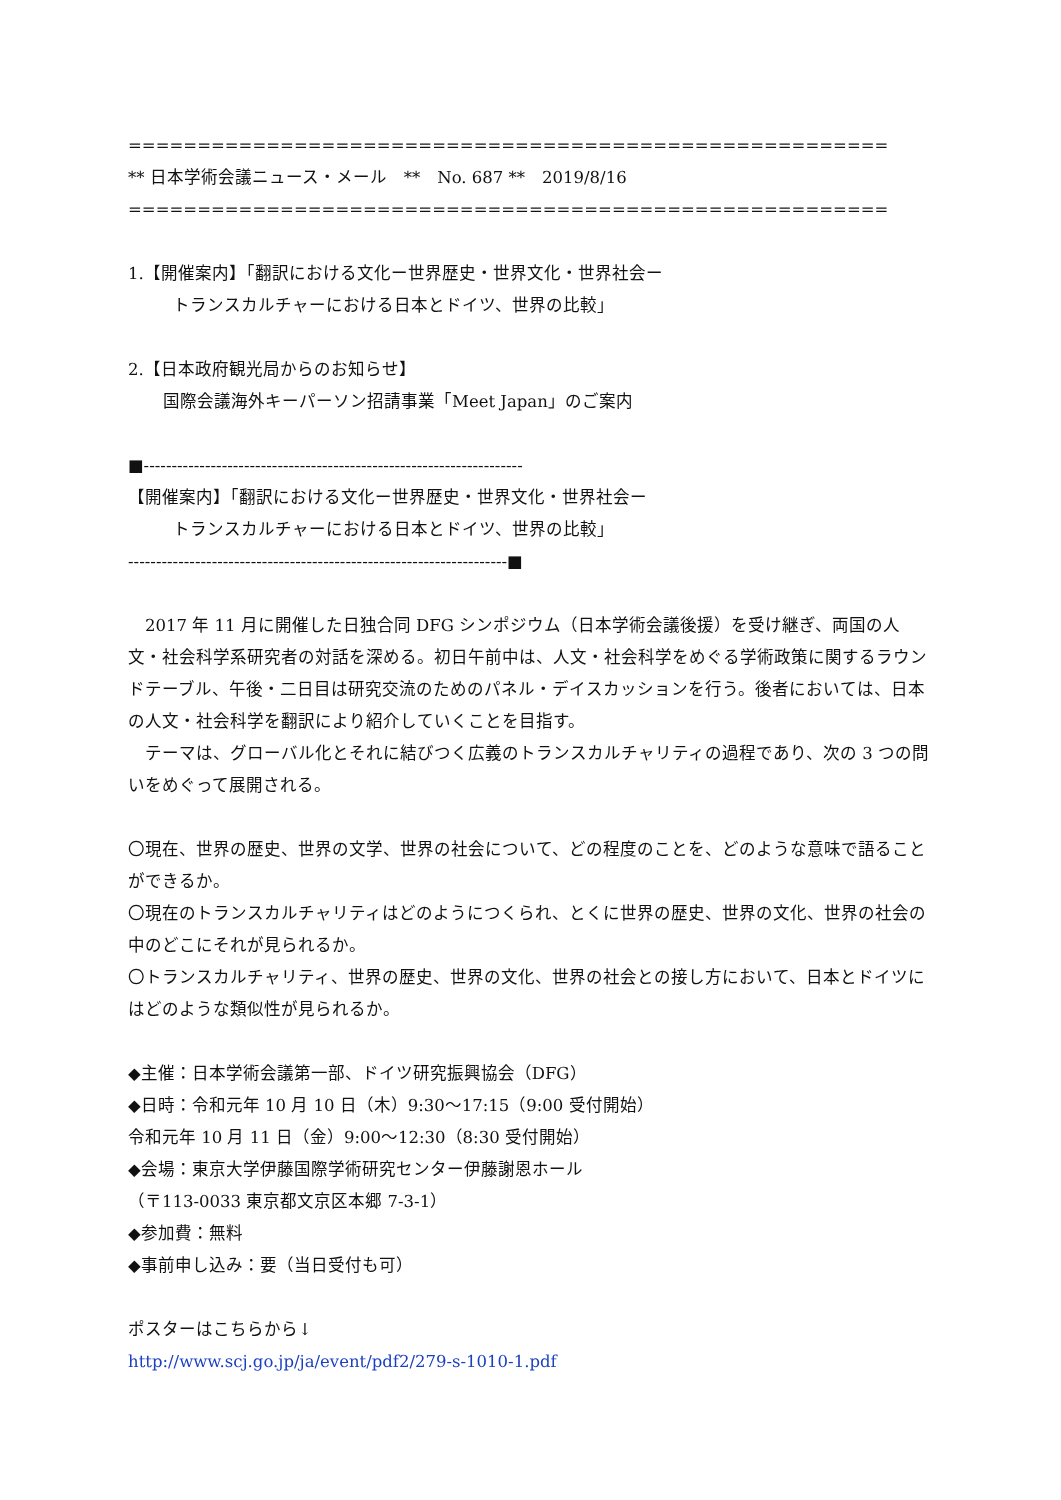==============================================================================
** 日本学術会議ニュース・メール　**　No. 687 **　2019/8/16
==============================================================================
1.【開催案内】「翻訳における文化ー世界歴史・世界文化・世界社会ー
トランスカルチャーにおける日本とドイツ、世界の比較」
2.【日本政府観光局からのお知らせ】
国際会議海外キーパーソン招請事業「Meet Japan」のご案内
■--------------------------------------------------------------------
【開催案内】「翻訳における文化ー世界歴史・世界文化・世界社会ー
トランスカルチャーにおける日本とドイツ、世界の比較」
--------------------------------------------------------------------■
　2017 年 11 月に開催した日独合同 DFG シンポジウム（日本学術会議後援）を受け継ぎ、両国の人文・社会科学系研究者の対話を深める。初日午前中は、人文・社会科学をめぐる学術政策に関するラウンドテーブル、午後・二日目は研究交流のためのパネル・デイスカッションを行う。後者においては、日本の人文・社会科学を翻訳により紹介していくことを目指す。
　テーマは、グローバル化とそれに結びつく広義のトランスカルチャリティの過程であり、次の 3 つの問いをめぐって展開される。
〇現在、世界の歴史、世界の文学、世界の社会について、どの程度のことを、どのような意味で語ることができるか。
〇現在のトランスカルチャリティはどのようにつくられ、とくに世界の歴史、世界の文化、世界の社会の中のどこにそれが見られるか。
〇トランスカルチャリティ、世界の歴史、世界の文化、世界の社会との接し方において、日本とドイツにはどのような類似性が見られるか。
◆主催：日本学術会議第一部、ドイツ研究振興協会（DFG）
◆日時：令和元年 10 月 10 日（木）9:30～17:15（9:00 受付開始）
令和元年 10 月 11 日（金）9:00～12:30（8:30 受付開始）
◆会場：東京大学伊藤国際学術研究センター伊藤謝恩ホール
（〒113-0033 東京都文京区本郷 7-3-1）
◆参加費：無料
◆事前申し込み：要（当日受付も可）
ポスターはこちらから↓
http://www.scj.go.jp/ja/event/pdf2/279-s-1010-1.pdf